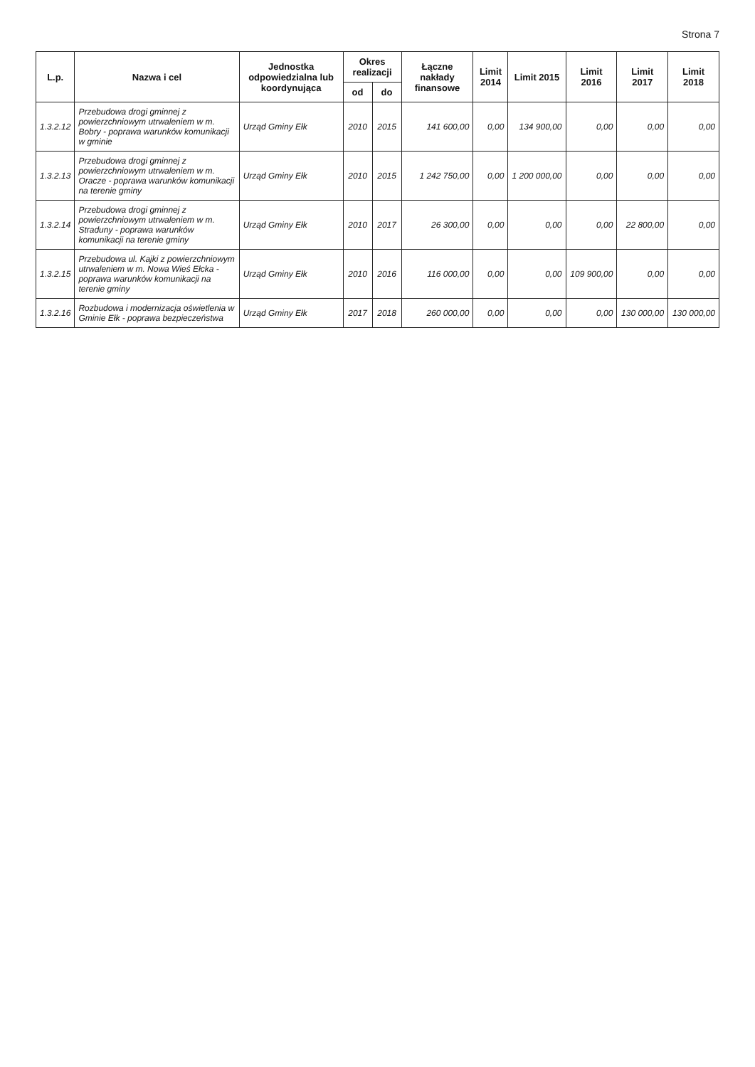Strona 7
| L.p. | Nazwa i cel | Jednostka odpowiedzialna lub koordynująca | Okres realizacji | | Łączne nakłady finansowe | Limit 2014 | Limit 2015 | Limit 2016 | Limit 2017 | Limit 2018 |
| --- | --- | --- | --- | --- | --- | --- | --- | --- | --- | --- |
| | | | od | do | | | | | | |
| 1.3.2.12 | Przebudowa drogi gminnej z powierzchniowym utrwaleniem w m. Bobry - poprawa warunków komunikacji w gminie | Urząd Gminy Ełk | 2010 | 2015 | 141 600,00 | 0,00 | 134 900,00 | 0,00 | 0,00 | 0,00 |
| 1.3.2.13 | Przebudowa drogi gminnej z powierzchniowym utrwaleniem w m. Oracze - poprawa warunków komunikacji na terenie gminy | Urząd Gminy Ełk | 2010 | 2015 | 1 242 750,00 | 0,00 | 1 200 000,00 | 0,00 | 0,00 | 0,00 |
| 1.3.2.14 | Przebudowa drogi gminnej z powierzchniowym utrwaleniem w m. Straduny - poprawa warunków komunikacji na terenie gminy | Urząd Gminy Ełk | 2010 | 2017 | 26 300,00 | 0,00 | 0,00 | 0,00 | 22 800,00 | 0,00 |
| 1.3.2.15 | Przebudowa ul. Kajki z powierzchniowym utrwaleniem w m. Nowa Wieś Ełcka - poprawa warunków komunikacji na terenie gminy | Urząd Gminy Ełk | 2010 | 2016 | 116 000,00 | 0,00 | 0,00 | 109 900,00 | 0,00 | 0,00 |
| 1.3.2.16 | Rozbudowa i modernizacja oświetlenia w Gminie Ełk - poprawa bezpieczeństwa | Urząd Gminy Ełk | 2017 | 2018 | 260 000,00 | 0,00 | 0,00 | 0,00 | 130 000,00 | 130 000,00 |